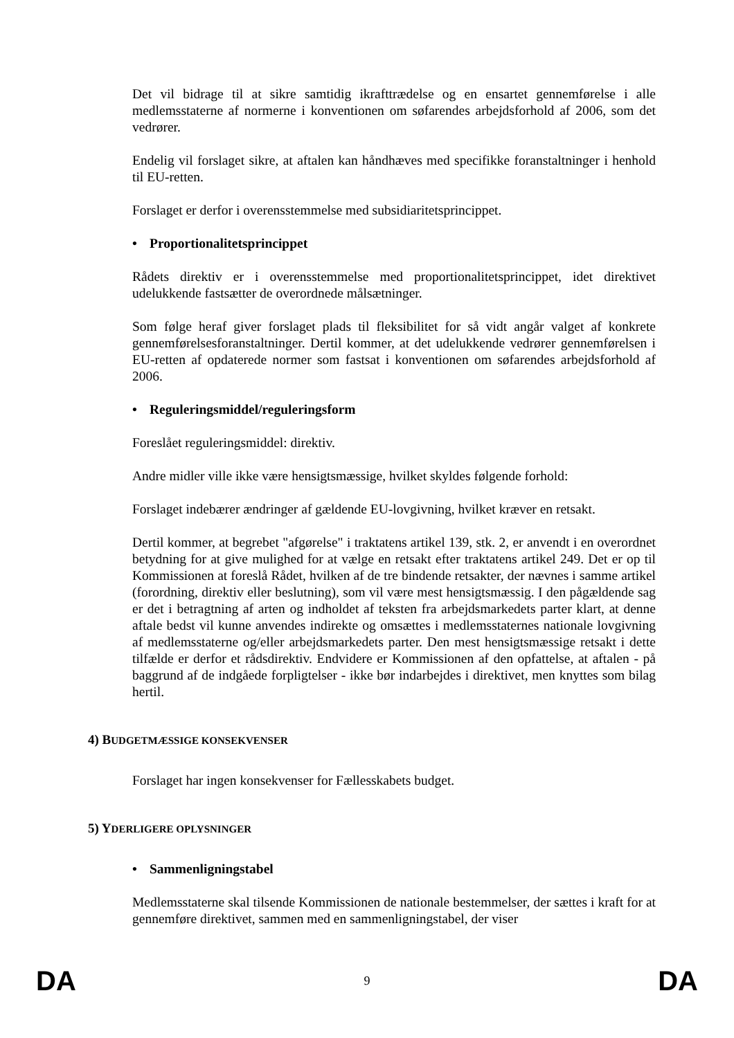Det vil bidrage til at sikre samtidig ikrafttrædelse og en ensartet gennemførelse i alle medlemsstaterne af normerne i konventionen om søfarendes arbejdsforhold af 2006, som det vedrører.
Endelig vil forslaget sikre, at aftalen kan håndhæves med specifikke foranstaltninger i henhold til EU-retten.
Forslaget er derfor i overensstemmelse med subsidiaritetsprincippet.
• Proportionalitetsprincippet
Rådets direktiv er i overensstemmelse med proportionalitetsprincippet, idet direktivet udelukkende fastsætter de overordnede målsætninger.
Som følge heraf giver forslaget plads til fleksibilitet for så vidt angår valget af konkrete gennemførelsesforanstaltninger. Dertil kommer, at det udelukkende vedrører gennemførelsen i EU-retten af opdaterede normer som fastsat i konventionen om søfarendes arbejdsforhold af 2006.
• Reguleringsmiddel/reguleringsform
Foreslået reguleringsmiddel: direktiv.
Andre midler ville ikke være hensigtsmæssige, hvilket skyldes følgende forhold:
Forslaget indebærer ændringer af gældende EU-lovgivning, hvilket kræver en retsakt.
Dertil kommer, at begrebet "afgørelse" i traktatens artikel 139, stk. 2, er anvendt i en overordnet betydning for at give mulighed for at vælge en retsakt efter traktatens artikel 249. Det er op til Kommissionen at foreslå Rådet, hvilken af de tre bindende retsakter, der nævnes i samme artikel (forordning, direktiv eller beslutning), som vil være mest hensigtsmæssig. I den pågældende sag er det i betragtning af arten og indholdet af teksten fra arbejdsmarkedets parter klart, at denne aftale bedst vil kunne anvendes indirekte og omsættes i medlemsstaternes nationale lovgivning af medlemsstaterne og/eller arbejdsmarkedets parter. Den mest hensigtsmæssige retsakt i dette tilfælde er derfor et rådsdirektiv. Endvidere er Kommissionen af den opfattelse, at aftalen - på baggrund af de indgåede forpligtelser - ikke bør indarbejdes i direktivet, men knyttes som bilag hertil.
4) BUDGETMÆSSIGE KONSEKVENSER
Forslaget har ingen konsekvenser for Fællesskabets budget.
5) YDERLIGERE OPLYSNINGER
• Sammenligningstabel
Medlemsstaterne skal tilsende Kommissionen de nationale bestemmelser, der sættes i kraft for at gennemføre direktivet, sammen med en sammenligningstabel, der viser
DA 9 DA